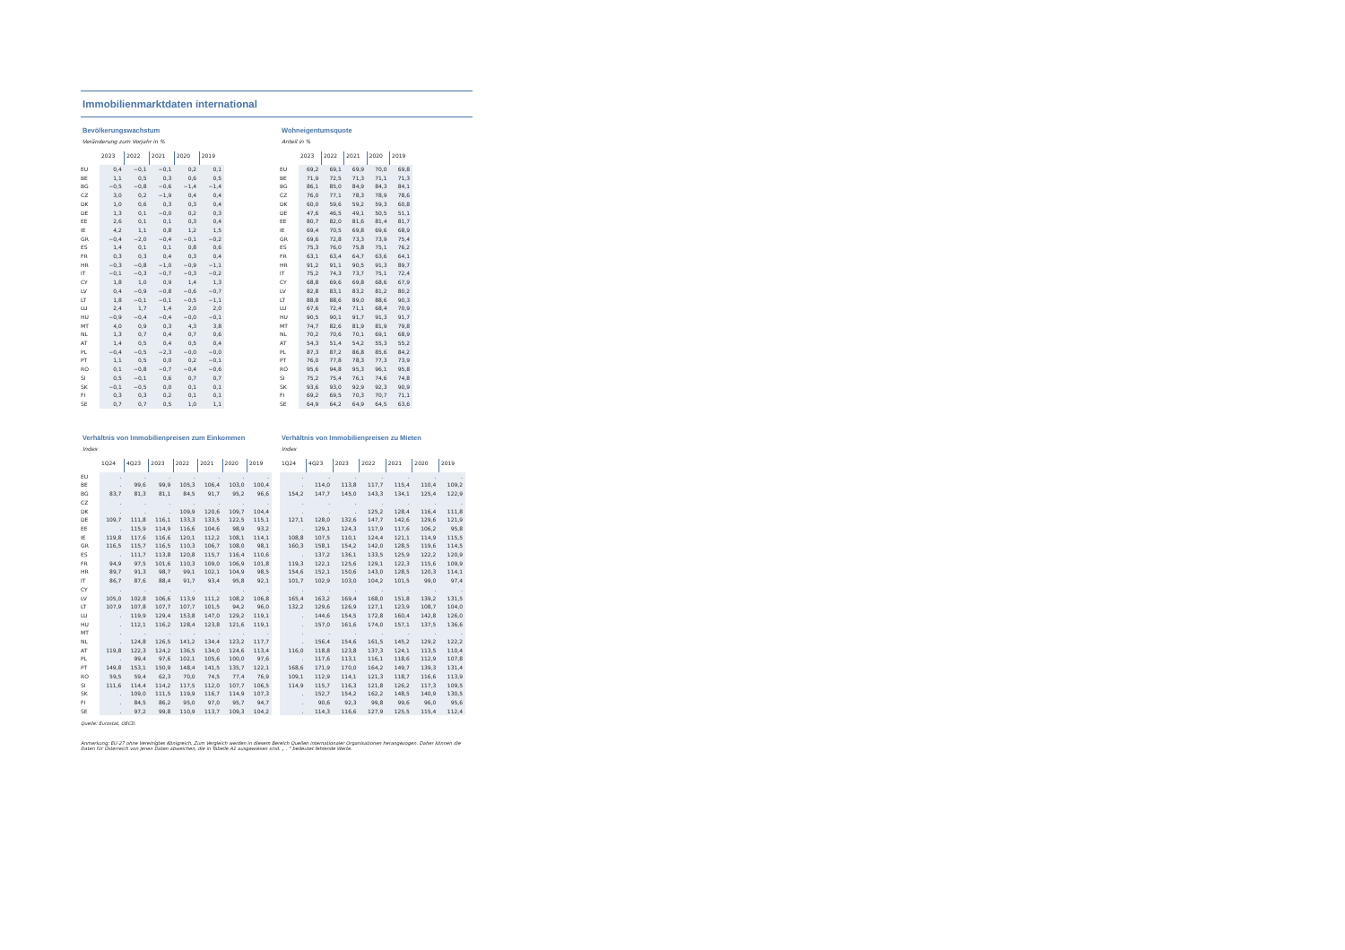Immobilienmarktdaten international
Bevölkerungswachstum
Veränderung zum Vorjahr in %
| | 2023 | 2022 | 2021 | 2020 | 2019 |
| --- | --- | --- | --- | --- | --- |
| EU | 0,4 | −0,1 | −0,1 | 0,2 | 0,1 |
| BE | 1,1 | 0,5 | 0,3 | 0,6 | 0,5 |
| BG | −0,5 | −0,8 | −0,6 | −1,4 | −1,4 |
| CZ | 3,0 | 0,2 | −1,9 | 0,4 | 0,4 |
| DK | 1,0 | 0,6 | 0,3 | 0,3 | 0,4 |
| DE | 1,3 | 0,1 | −0,0 | 0,2 | 0,3 |
| EE | 2,6 | 0,1 | 0,1 | 0,3 | 0,4 |
| IE | 4,2 | 1,1 | 0,8 | 1,2 | 1,5 |
| GR | −0,4 | −2,0 | −0,4 | −0,1 | −0,2 |
| ES | 1,4 | 0,1 | 0,1 | 0,8 | 0,6 |
| FR | 0,3 | 0,3 | 0,4 | 0,3 | 0,4 |
| HR | −0,3 | −0,8 | −1,0 | −0,9 | −1,1 |
| IT | −0,1 | −0,3 | −0,7 | −0,3 | −0,2 |
| CY | 1,8 | 1,0 | 0,9 | 1,4 | 1,3 |
| LV | 0,4 | −0,9 | −0,8 | −0,6 | −0,7 |
| LT | 1,8 | −0,1 | −0,1 | −0,5 | −1,1 |
| LU | 2,4 | 1,7 | 1,4 | 2,0 | 2,0 |
| HU | −0,9 | −0,4 | −0,4 | −0,0 | −0,1 |
| MT | 4,0 | 0,9 | 0,3 | 4,3 | 3,8 |
| NL | 1,3 | 0,7 | 0,4 | 0,7 | 0,6 |
| AT | 1,4 | 0,5 | 0,4 | 0,5 | 0,4 |
| PL | −0,4 | −0,5 | −2,3 | −0,0 | −0,0 |
| PT | 1,1 | 0,5 | 0,0 | 0,2 | −0,1 |
| RO | 0,1 | −0,8 | −0,7 | −0,4 | −0,6 |
| SI | 0,5 | −0,1 | 0,6 | 0,7 | 0,7 |
| SK | −0,1 | −0,5 | 0,0 | 0,1 | 0,1 |
| FI | 0,3 | 0,3 | 0,2 | 0,1 | 0,1 |
| SE | 0,7 | 0,7 | 0,5 | 1,0 | 1,1 |
Wohneigentumsquote
Anteil in %
| | 2023 | 2022 | 2021 | 2020 | 2019 |
| --- | --- | --- | --- | --- | --- |
| EU | 69,2 | 69,1 | 69,9 | 70,0 | 69,8 |
| BE | 71,9 | 72,5 | 71,3 | 71,1 | 71,3 |
| BG | 86,1 | 85,0 | 84,9 | 84,3 | 84,1 |
| CZ | 76,0 | 77,1 | 78,3 | 78,9 | 78,6 |
| DK | 60,0 | 59,6 | 59,2 | 59,3 | 60,8 |
| DE | 47,6 | 46,5 | 49,1 | 50,5 | 51,1 |
| EE | 80,7 | 82,0 | 81,6 | 81,4 | 81,7 |
| IE | 69,4 | 70,5 | 69,8 | 69,6 | 68,9 |
| GR | 69,6 | 72,8 | 73,3 | 73,9 | 75,4 |
| ES | 75,3 | 76,0 | 75,8 | 75,1 | 76,2 |
| FR | 63,1 | 63,4 | 64,7 | 63,6 | 64,1 |
| HR | 91,2 | 91,1 | 90,5 | 91,3 | 89,7 |
| IT | 75,2 | 74,3 | 73,7 | 75,1 | 72,4 |
| CY | 68,8 | 69,6 | 69,8 | 68,6 | 67,9 |
| LV | 82,8 | 83,1 | 83,2 | 81,2 | 80,2 |
| LT | 88,8 | 88,6 | 89,0 | 88,6 | 90,3 |
| LU | 67,6 | 72,4 | 71,1 | 68,4 | 70,9 |
| HU | 90,5 | 90,1 | 91,7 | 91,3 | 91,7 |
| MT | 74,7 | 82,6 | 81,9 | 81,9 | 79,8 |
| NL | 70,2 | 70,6 | 70,1 | 69,1 | 68,9 |
| AT | 54,3 | 51,4 | 54,2 | 55,3 | 55,2 |
| PL | 87,3 | 87,2 | 86,8 | 85,6 | 84,2 |
| PT | 76,0 | 77,8 | 78,3 | 77,3 | 73,9 |
| RO | 95,6 | 94,8 | 95,3 | 96,1 | 95,8 |
| SI | 75,2 | 75,4 | 76,1 | 74,6 | 74,8 |
| SK | 93,6 | 93,0 | 92,9 | 92,3 | 90,9 |
| FI | 69,2 | 69,5 | 70,3 | 70,7 | 71,1 |
| SE | 64,9 | 64,2 | 64,9 | 64,5 | 63,6 |
Verhältnis von Immobilienpreisen zum Einkommen
Index
| | 1Q24 | 4Q23 | 2023 | 2022 | 2021 | 2020 | 2019 |
| --- | --- | --- | --- | --- | --- | --- | --- |
| EU | . | . | . | . | . | . | . |
| BE | . | 99,6 | 99,9 | 105,3 | 106,4 | 103,0 | 100,4 |
| BG | 83,7 | 81,3 | 81,1 | 84,5 | 91,7 | 95,2 | 96,6 |
| CZ | . | . | . | . | . | . | . |
| DK | . | . | . | 109,9 | 120,6 | 109,7 | 104,4 |
| DE | 109,7 | 111,8 | 116,1 | 133,3 | 133,5 | 122,5 | 115,1 |
| EE | . | 115,9 | 114,9 | 116,6 | 104,6 | 98,9 | 93,2 |
| IE | 119,8 | 117,6 | 116,6 | 120,1 | 112,2 | 108,1 | 114,1 |
| GR | 116,5 | 115,7 | 116,5 | 110,3 | 106,7 | 108,0 | 98,1 |
| ES | . | 111,7 | 113,8 | 120,8 | 115,7 | 116,4 | 110,6 |
| FR | 94,9 | 97,5 | 101,6 | 110,3 | 109,0 | 106,9 | 101,8 |
| HR | 89,7 | 91,3 | 98,7 | 99,1 | 102,1 | 104,9 | 98,5 |
| IT | 86,7 | 87,6 | 88,4 | 91,7 | 93,4 | 95,8 | 92,1 |
| CY | . | . | . | . | . | . | . |
| LV | 105,0 | 102,8 | 106,6 | 113,9 | 111,2 | 108,2 | 106,8 |
| LT | 107,9 | 107,8 | 107,7 | 107,7 | 101,5 | 94,2 | 96,0 |
| LU | . | 119,9 | 129,4 | 153,8 | 147,0 | 129,2 | 119,1 |
| HU | . | 112,1 | 116,2 | 128,4 | 123,8 | 121,6 | 119,1 |
| MT | . | . | . | . | . | . | . |
| NL | . | 124,8 | 126,5 | 141,2 | 134,4 | 123,2 | 117,7 |
| AT | 119,8 | 122,3 | 124,2 | 136,5 | 134,0 | 124,6 | 113,4 |
| PL | . | 99,4 | 97,6 | 102,1 | 105,6 | 100,0 | 97,6 |
| PT | 149,8 | 153,1 | 150,9 | 148,4 | 141,5 | 135,7 | 122,1 |
| RO | 59,5 | 59,4 | 62,3 | 70,0 | 74,5 | 77,4 | 76,9 |
| SI | 111,6 | 114,4 | 114,2 | 117,5 | 112,0 | 107,7 | 106,5 |
| SK | . | 109,0 | 111,5 | 119,9 | 116,7 | 114,9 | 107,3 |
| FI | . | 84,5 | 86,2 | 95,0 | 97,0 | 95,7 | 94,7 |
| SE | . | 97,2 | 99,8 | 110,9 | 113,7 | 109,3 | 104,2 |
Verhältnis von Immobilienpreisen zu Mieten
Index
| 1Q24 | 4Q23 | 2023 | 2022 | 2021 | 2020 | 2019 |
| --- | --- | --- | --- | --- | --- | --- |
| . | . | . | . | . | . | . |
| . | 114,0 | 113,8 | 117,7 | 115,4 | 110,4 | 109,2 |
| 154,2 | 147,7 | 145,0 | 143,3 | 134,1 | 125,4 | 122,9 |
| . | . | . | . | . | . | . |
| . | . | . | 125,2 | 128,4 | 116,4 | 111,8 |
| 127,1 | 128,0 | 132,6 | 147,7 | 142,6 | 129,6 | 121,9 |
| . | 129,1 | 124,3 | 117,9 | 117,6 | 106,2 | 95,8 |
| 108,8 | 107,5 | 110,1 | 124,4 | 121,1 | 114,9 | 115,5 |
| 160,3 | 158,1 | 154,2 | 142,0 | 128,5 | 119,6 | 114,5 |
| . | 137,2 | 136,1 | 133,5 | 125,9 | 122,2 | 120,9 |
| 119,3 | 122,1 | 125,6 | 129,1 | 122,3 | 115,6 | 109,9 |
| 154,6 | 152,1 | 150,6 | 143,0 | 128,5 | 120,3 | 114,1 |
| 101,7 | 102,9 | 103,0 | 104,2 | 101,5 | 99,0 | 97,4 |
| . | . | . | . | . | . | . |
| 165,4 | 163,2 | 169,4 | 168,0 | 151,8 | 139,2 | 131,5 |
| 132,2 | 129,6 | 126,9 | 127,1 | 123,9 | 108,7 | 104,0 |
| . | 144,6 | 154,5 | 172,8 | 160,4 | 142,8 | 126,0 |
| . | 157,0 | 161,6 | 174,0 | 157,1 | 137,5 | 136,6 |
| . | . | . | . | . | . | . |
| . | 156,4 | 154,6 | 161,5 | 145,2 | 129,2 | 122,2 |
| 116,0 | 118,8 | 123,8 | 137,3 | 124,1 | 113,5 | 110,4 |
| . | 117,6 | 113,1 | 116,1 | 118,6 | 112,9 | 107,8 |
| 168,6 | 171,9 | 170,0 | 164,2 | 149,7 | 139,3 | 131,4 |
| 109,1 | 112,9 | 114,1 | 121,3 | 118,7 | 116,6 | 113,9 |
| 114,9 | 115,7 | 116,3 | 121,8 | 126,2 | 117,3 | 109,5 |
| . | 152,7 | 154,2 | 162,2 | 148,5 | 140,9 | 130,5 |
| . | 90,6 | 92,3 | 99,8 | 99,6 | 96,0 | 95,6 |
| . | 114,3 | 116,6 | 127,9 | 125,5 | 115,4 | 112,4 |
Quelle: Eurostat, OECD.
Anmerkung: EU-27 ohne Vereinigtes Königreich. Zum Vergleich werden in diesem Bereich Quellen internationaler Organisationen herangezogen. Daher können die Daten für Österreich von jenen Daten abweichen, die in Tabelle A1 ausgewiesen sind. „ . “ bedeutet fehlende Werte.